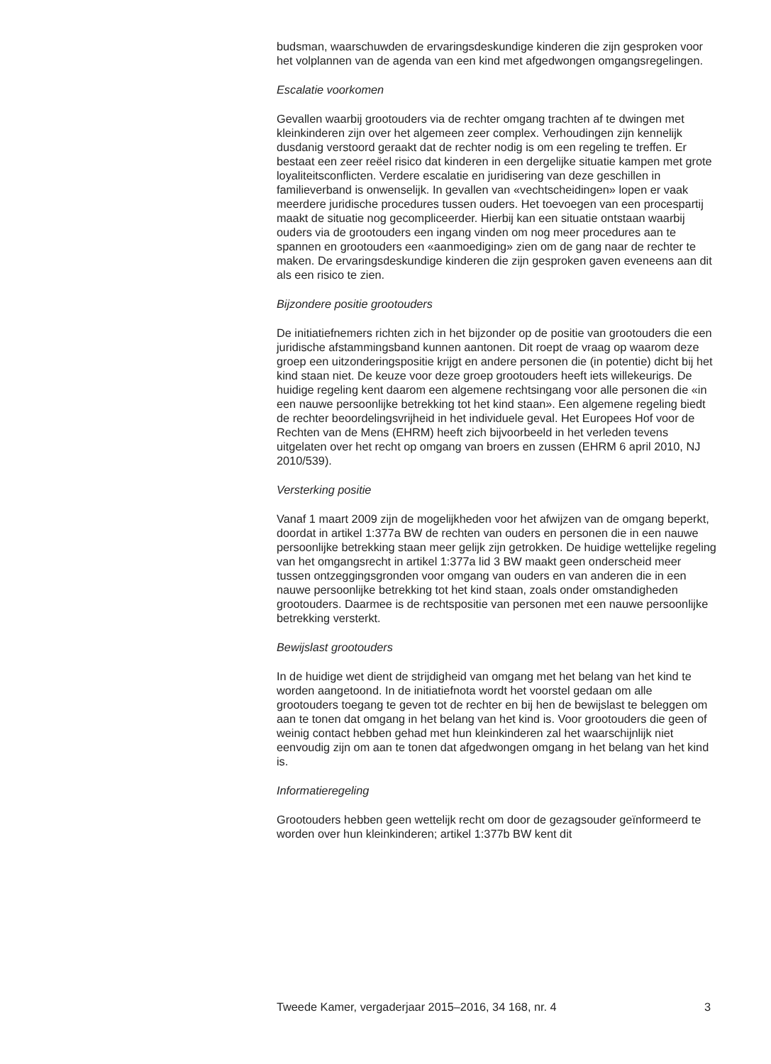budsman, waarschuwden de ervaringsdeskundige kinderen die zijn gesproken voor het volplannen van de agenda van een kind met afgedwongen omgangsregelingen.
Escalatie voorkomen
Gevallen waarbij grootouders via de rechter omgang trachten af te dwingen met kleinkinderen zijn over het algemeen zeer complex. Verhoudingen zijn kennelijk dusdanig verstoord geraakt dat de rechter nodig is om een regeling te treffen. Er bestaat een zeer reëel risico dat kinderen in een dergelijke situatie kampen met grote loyaliteitsconflicten. Verdere escalatie en juridisering van deze geschillen in familieverband is onwenselijk. In gevallen van «vechtscheidingen» lopen er vaak meerdere juridische procedures tussen ouders. Het toevoegen van een procespartij maakt de situatie nog gecompliceerder. Hierbij kan een situatie ontstaan waarbij ouders via de grootouders een ingang vinden om nog meer procedures aan te spannen en grootouders een «aanmoediging» zien om de gang naar de rechter te maken. De ervaringsdeskundige kinderen die zijn gesproken gaven eveneens aan dit als een risico te zien.
Bijzondere positie grootouders
De initiatiefnemers richten zich in het bijzonder op de positie van grootouders die een juridische afstammingsband kunnen aantonen. Dit roept de vraag op waarom deze groep een uitzonderingspositie krijgt en andere personen die (in potentie) dicht bij het kind staan niet. De keuze voor deze groep grootouders heeft iets willekeurigs. De huidige regeling kent daarom een algemene rechtsingang voor alle personen die «in een nauwe persoonlijke betrekking tot het kind staan». Een algemene regeling biedt de rechter beoordelingsvrijheid in het individuele geval. Het Europees Hof voor de Rechten van de Mens (EHRM) heeft zich bijvoorbeeld in het verleden tevens uitgelaten over het recht op omgang van broers en zussen (EHRM 6 april 2010, NJ 2010/539).
Versterking positie
Vanaf 1 maart 2009 zijn de mogelijkheden voor het afwijzen van de omgang beperkt, doordat in artikel 1:377a BW de rechten van ouders en personen die in een nauwe persoonlijke betrekking staan meer gelijk zijn getrokken. De huidige wettelijke regeling van het omgangsrecht in artikel 1:377a lid 3 BW maakt geen onderscheid meer tussen ontzeggingsgronden voor omgang van ouders en van anderen die in een nauwe persoonlijke betrekking tot het kind staan, zoals onder omstandigheden grootouders. Daarmee is de rechtspositie van personen met een nauwe persoonlijke betrekking versterkt.
Bewijslast grootouders
In de huidige wet dient de strijdigheid van omgang met het belang van het kind te worden aangetoond. In de initiatiefnota wordt het voorstel gedaan om alle grootouders toegang te geven tot de rechter en bij hen de bewijslast te beleggen om aan te tonen dat omgang in het belang van het kind is. Voor grootouders die geen of weinig contact hebben gehad met hun kleinkinderen zal het waarschijnlijk niet eenvoudig zijn om aan te tonen dat afgedwongen omgang in het belang van het kind is.
Informatieregeling
Grootouders hebben geen wettelijk recht om door de gezagsouder geïnformeerd te worden over hun kleinkinderen; artikel 1:377b BW kent dit
Tweede Kamer, vergaderjaar 2015–2016, 34 168, nr. 4 3